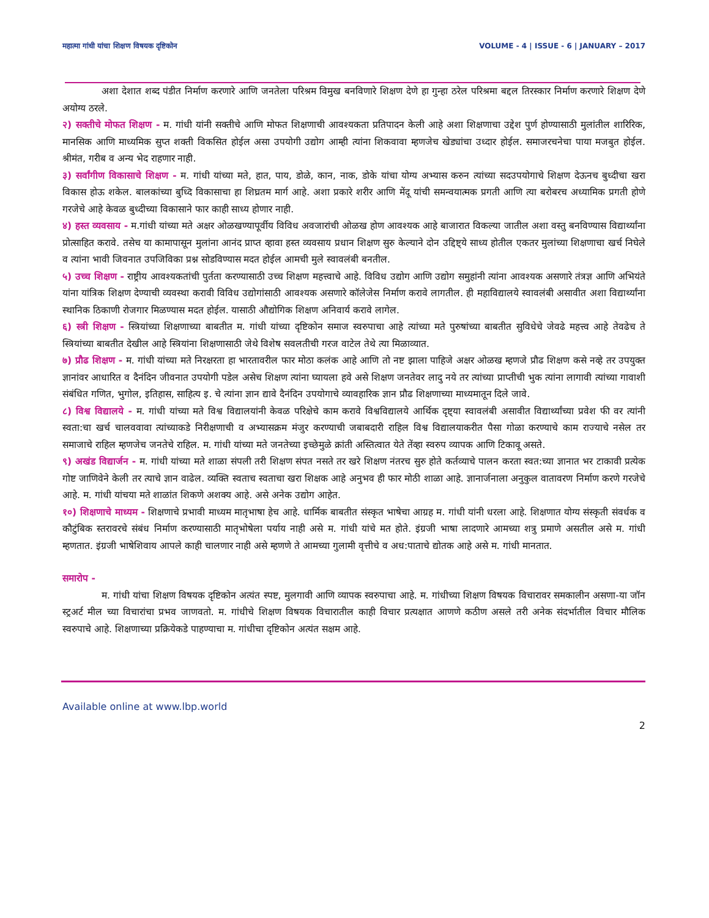महात्मा गांधी यांचा शिक्षण विषयक दृष्टिकोन VOLUME - 4 | ISSUE - 6 | JANUARY – 2017
अशा देशात शब्द पंडीत निर्माण करणारे आणि जनतेला परिश्रम विमुख बनविणारे शिक्षण देणे हा गुन्हा ठरेल परिश्रमा बद्दल तिरस्कार निर्माण करणारे शिक्षण देणे अयोग्य ठरले.
२) सक्तीचे मोफत शिक्षण - म. गांधी यांनी सक्तीचे आणि मोफत शिक्षणाची आवश्यकता प्रतिपादन केली आहे अशा शिक्षणाचा उद्देश पुर्ण होण्यासाठी मुलांतील शारिरिक, मानसिक आणि माध्यमिक सुप्त शक्ती विकसित होईल असा उपयोगी उद्योग आम्ही त्यांना शिकवावा म्हणजेच खेड्यांचा उध्दार होईल. समाजरचनेचा पाया मजबुत होईल. श्रीमंत, गरीब व अन्य भेद राहणार नाही.
३) सर्वांगीण विकासाचे शिक्षण - म. गांधी यांच्या मते, हात, पाय, डोळे, कान, नाक, डोके यांचा योग्य अभ्यास करुन त्यांच्या सदउपयोगाचे शिक्षण देऊनच बुध्दीचा खरा विकास होऊ शकेल. बालकांच्या बुध्दि विकासाचा हा शिघ्रतम मार्ग आहे. अशा प्रकारे शरीर आणि मेंदू यांची समन्वयात्मक प्रगती आणि त्या बरोबरच अध्यामिक प्रगती होणे गरजेचे आहे केवळ बुध्दीच्या विकासाने फार काही साध्य होणार नाही.
४) हस्त व्यवसाय - म.गांधी यांच्या मते अक्षर ओळखण्यापूर्वीय विविध अवजारांची ओळख होण आवश्यक आहे बाजारात विकल्या जातील अशा वस्तु बनविण्यास विद्यार्थ्यांना प्रोत्साहित करावे. तसेच या कामापासून मुलांना आनंद प्राप्त व्हावा हस्त व्यवसाय प्रधान शिक्षण सुरु केल्याने दोन उद्दिष्ट्ये साध्य होतील एकतर मुलांच्या शिक्षणाचा खर्च निघेले व त्यांना भावी जिवनात उपजिविका प्रश्न सोडविण्यास मदत होईल आमची मुले स्वावलंबी बनतील.
५) उच्च शिक्षण - राष्ट्रीय आवश्यकतांची पुर्तता करण्यासाठी उच्च शिक्षण महत्त्वाचे आहे. विविध उद्योग आणि उद्योग समुहांनी त्यांना आवश्यक असणारे तंत्रज्ञ आणि अभियंते यांना यांत्रिक शिक्षण देण्याची व्यवस्था करावी विविध उद्योगांसाठी आवश्यक असणारे कॉलेजेस निर्माण करावे लागतील. ही महाविद्यालये स्वावलंबी असावीत अशा विद्यार्थ्यांना स्थानिक ठिकाणी रोजगार मिळण्यास मदत होईल. यासाठी औद्योगिक शिक्षण अनिवार्य करावे लागेल.
६) स्त्री शिक्षण - स्त्रियांच्या शिक्षणाच्या बाबतीत म. गांधी यांच्या दृष्टिकोन समाज स्वरुपाचा आहे त्यांच्या मते पुरुषांच्या बाबतीत सुविधेचे जेवढे महत्त्व आहे तेवढेच ते स्त्रियांच्या बाबतीत देखील आहे स्त्रियांना शिक्षणासाठी जेथे विशेष सवलतीची गरज वाटेल तेथे त्या मिळाव्यात.
७) प्रौढ शिक्षण - म. गांधी यांच्या मते निरक्षरता हा भारतावरील फार मोठा कलंक आहे आणि तो नष्ट झाला पाहिजे अक्षर ओळख म्हणजे प्रौढ शिक्षण कसे नव्हे तर उपयुक्त ज्ञानांवर आधारित व दैनंदिन जीवनात उपयोगी पडेल असेच शिक्षण त्यांना घ्यायला हवे असे शिक्षण जनतेवर लादु नये तर त्यांच्या प्राप्तीची भुक त्यांना लागावी त्यांच्या गावाशी संबंधित गणित, भुगोल, इतिहास, साहित्य इ. चे त्यांना ज्ञान द्यावे दैनंदिन उपयोगाचे व्यावहारिक ज्ञान प्रौढ शिक्षणाच्या माध्यमातून दिले जावे.
८) विश्व विद्यालये - म. गांधी यांच्या मते विश्व विद्यालयांनी केवळ परिक्षेचे काम करावे विश्वविद्यालये आर्थिक दृष्ट्या स्वावलंबी असावीत विद्यार्थ्यांच्या प्रवेश फी वर त्यांनी स्वता:चा खर्च चालववावा त्यांच्याकडे निरीक्षणाची व अभ्यासक्रम मंजुर करण्याची जबाबदारी राहिल विश्व विद्यालयाकरीत पैसा गोळा करण्याचे काम राज्याचे नसेल तर समाजाचे राहिल म्हणजेच जनतेचे राहिल. म. गांधी यांच्या मते जनतेच्या इच्छेमुळे क्रांती अस्तित्वात येते तेंव्हा स्वरुप व्यापक आणि टिकावू असते.
९) अखंड विद्यार्जन - म. गांधी यांच्या मते शाळा संपली तरी शिक्षण संपत नसते तर खरे शिक्षण नंतरच सुरु होते कर्तव्याचे पालन करता स्वत:च्या ज्ञानात भर टाकावी प्रत्येक गोष्ट जाणिवेने केली तर त्याचे ज्ञान वाढेल. व्यक्ति स्वताच स्वताचा खरा शिक्षक आहे अनुभव ही फार मोठी शाळा आहे. ज्ञानार्जनाला अनुकुल वातावरण निर्माण करणे गरजेचे आहे. म. गांधी यांचया मते शाळांत शिकणे अशक्य आहे. असे अनेक उद्योग आहेत.
१०) शिक्षणाचे माध्यम - शिक्षणाचे प्रभावी माध्यम मातृभाषा हेच आहे. धार्मिक बाबतीत संस्कृत भाषेचा आग्रह म. गांधी यांनी धरला आहे. शिक्षणात योग्य संस्कृती संवर्धक व कौटुंबिक स्तरावरचे संबंध निर्माण करण्यासाठी मातृभोषेला पर्याय नाही असे म. गांधी यांचे मत होते. इंग्रजी भाषा लादणारे आमच्या शत्रु प्रमाणे असतील असे म. गांधी म्हणतात. इंग्रजी भाषेशिवाय आपले काही चालणार नाही असे म्हणणे ते आमच्या गुलामी वृत्तीचे व अध:पाताचे द्योतक आहे असे म. गांधी मानतात.
समारोप -
म. गांधी यांचा शिक्षण विषयक दृष्टिकोन अत्यंत स्पष्ट, मुलगावी आणि व्यापक स्वरुपाचा आहे. म. गांधीच्या शिक्षण विषयक विचारावर समकालीन असणा-या जॉन स्ट्रअर्ट मील च्या विचारांचा प्रभव जाणवतो. म. गांधीचे शिक्षण विषयक विचारातील काही विचार प्रत्यक्षात आणणे कठीण असले तरी अनेक संदर्भातील विचार मौलिक स्वरुपाचे आहे. शिक्षणाच्या प्रक्रियेकडे पाहण्याचा म. गांधीचा दृष्टिकोन अत्यंत सक्षम आहे.
Available online at www.lbp.world
2